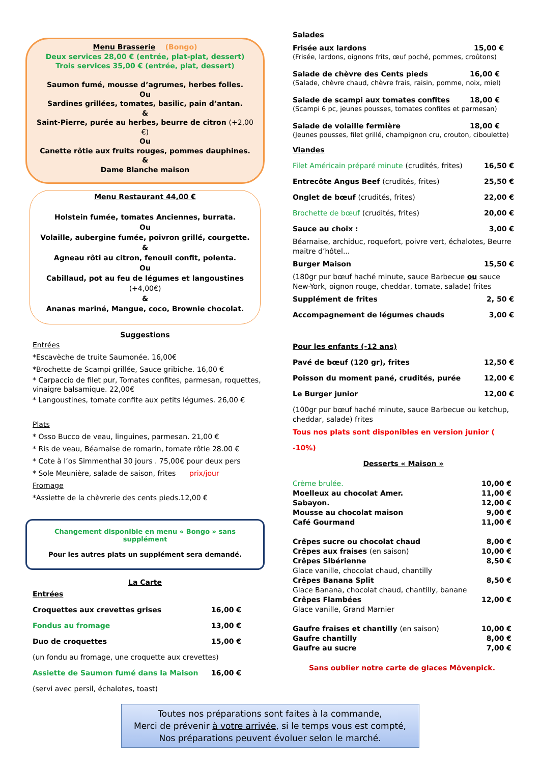Menu Brasserie (Bongo)
Deux services 28,00 € (entrée, plat-plat, dessert)
Trois services 35,00 € (entrée, plat, dessert)
Saumon fumé, mousse d’agrumes, herbes folles.
Ou
Sardines grillées, tomates, basilic, pain d’antan.
&
Saint-Pierre, purée au herbes, beurre de citron (+2,00 €)
Ou
Canette rôtie aux fruits rouges, pommes dauphines.
&
Dame Blanche maison
Menu Restaurant 44,00 €
Holstein fumée, tomates Anciennes, burrata.
Ou
Volaille, aubergine fumée, poivron grillé, courgette.
&
Agneau rôti au citron, fenouil confit, polenta.
Ou
Cabillaud, pot au feu de légumes et langoustines (+4,00€)
&
Ananas mariné, Mangue, coco, Brownie chocolat.
Suggestions
Entrées
*Escavèche de truite Saumonée. 16,00€
*Brochette de Scampi grillée, Sauce gribiche. 16,00 €
* Carpaccio de filet pur, Tomates confites, parmesan, roquettes, vinaigre balsamique. 22,00€
* Langoustines, tomate confite aux petits légumes. 26,00 €
Plats
* Osso Bucco de veau, linguines, parmesan. 21,00 €
* Ris de veau, Béarnaise de romarin, tomate rôtie 28.00 €
* Cote à l’os Simmenthal 30 jours . 75,00€ pour deux pers
* Sole Meunière, salade de saison, frites prix/jour
Fromage
*Assiette de la chèvrerie des cents pieds.12,00 €
Changement disponible en menu « Bongo » sans supplément
Pour les autres plats un supplément sera demandé.
La Carte
Entrées
Croquettes aux crevettes grises 16,00 €
Fondus au fromage 13,00 €
Duo de croquettes 15,00 €
(un fondu au fromage, une croquette aux crevettes)
Assiette de Saumon fumé dans la Maison 16,00 €
(servi avec persil, échalotes, toast)
Salades
Frisée aux lardons 15,00 €
(Frisée, lardons, oignons frits, œuf poché, pommes, croûtons)
Salade de chèvre des Cents pieds 16,00 €
(Salade, chèvre chaud, chèvre frais, raisin, pomme, noix, miel)
Salade de scampi aux tomates confites 18,00 €
(Scampi 6 pc, jeunes pousses, tomates confites et parmesan)
Salade de volaille fermière 18,00 €
(Jeunes pousses, filet grillé, champignon cru, crouton, ciboulette)
Viandes
Filet Américain préparé minute (crudités, frites) 16,50 €
Entrecôte Angus Beef (crudités, frites) 25,50 €
Onglet de bœuf (crudités, frites) 22,00 €
Brochette de bœuf (crudités, frites) 20,00 €
Sauce au choix : 3,00 €
Béarnaise, archiduc, roquefort, poivre vert, échalotes, Beurre maitre d’hôtel...
Burger Maison 15,50 €
(180gr pur bœuf haché minute, sauce Barbecue ou sauce New-York, oignon rouge, cheddar, tomate, salade) frites
Supplément de frites 2, 50 €
Accompagnement de légumes chauds 3,00 €
Pour les enfants (-12 ans)
Pavé de bœuf (120 gr), frites 12,50 €
Poisson du moment pané, crudités, purée 12,00 €
Le Burger junior 12,00 €
(100gr pur bœuf haché minute, sauce Barbecue ou ketchup, cheddar, salade) frites
Tous nos plats sont disponibles en version junior ( -10%)
Desserts « Maison »
Crème brulée. 10,00 €
Moelleux au chocolat Amer. 11,00 €
Sabayon. 12,00 €
Mousse au chocolat maison 9,00 €
Café Gourmand 11,00 €
Crêpes sucre ou chocolat chaud 8,00 €
Crêpes aux fraises (en saison) 10,00 €
Crêpes Sibérienne 8,50 €
Glace vanille, chocolat chaud, chantilly
Crêpes Banana Split 8,50 €
Glace Banana, chocolat chaud, chantilly, banane
Crêpes Flambées 12,00 €
Glace vanille, Grand Marnier
Gaufre fraises et chantilly (en saison) 10,00 €
Gaufre chantilly 8,00 €
Gaufre au sucre 7,00 €
Sans oublier notre carte de glaces Mövenpick.
Toutes nos préparations sont faites à la commande,
Merci de prévenir à votre arrivée, si le temps vous est compté,
Nos préparations peuvent évoluer selon le marché.